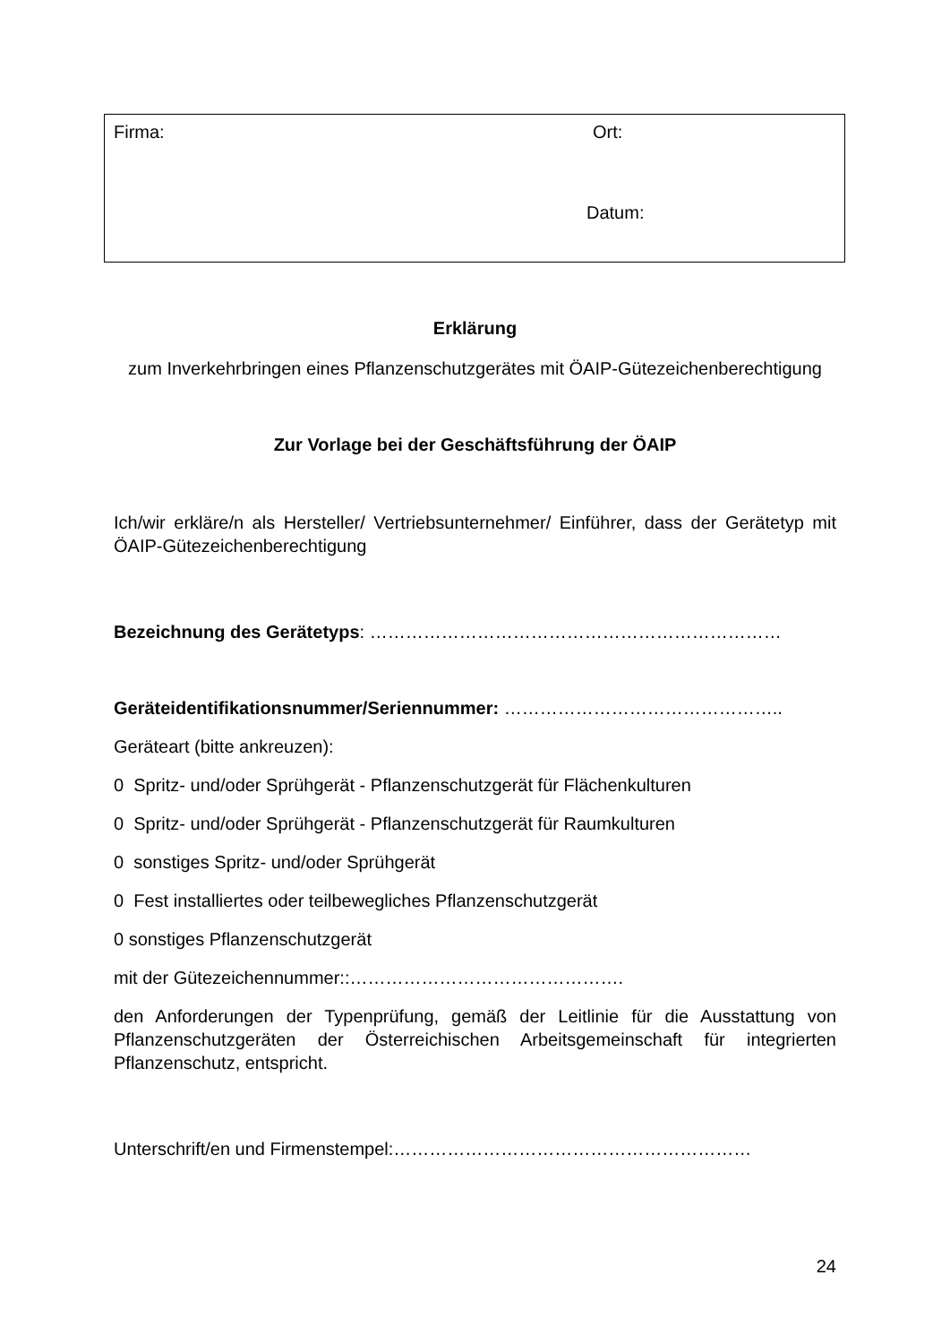Firma: Ort:
Datum:
Erklärung
zum Inverkehrbringen eines Pflanzenschutzgerätes mit ÖAIP-Gütezeichenberechtigung
Zur Vorlage bei der Geschäftsführung der ÖAIP
Ich/wir erkläre/n als Hersteller/ Vertriebsunternehmer/ Einführer, dass der Gerätetyp mit ÖAIP-Gütezeichenberechtigung
Bezeichnung des Gerätetyps: ……………………………………………………………
Geräteidentifikationsnummer/Seriennummer: ………………………………………..
Geräteart (bitte ankreuzen):
0 Spritz- und/oder Sprühgerät - Pflanzenschutzgerät für Flächenkulturen
0 Spritz- und/oder Sprühgerät - Pflanzenschutzgerät für Raumkulturen
0 sonstiges Spritz- und/oder Sprühgerät
0 Fest installiertes oder teilbewegliches Pflanzenschutzgerät
0 sonstiges Pflanzenschutzgerät
mit der Gütezeichennummer::……………………………………….
den Anforderungen der Typenprüfung, gemäß der Leitlinie für die Ausstattung von Pflanzenschutzgeräten der Österreichischen Arbeitsgemeinschaft für integrierten Pflanzenschutz, entspricht.
Unterschrift/en und Firmenstempel:……………………………………………………
24